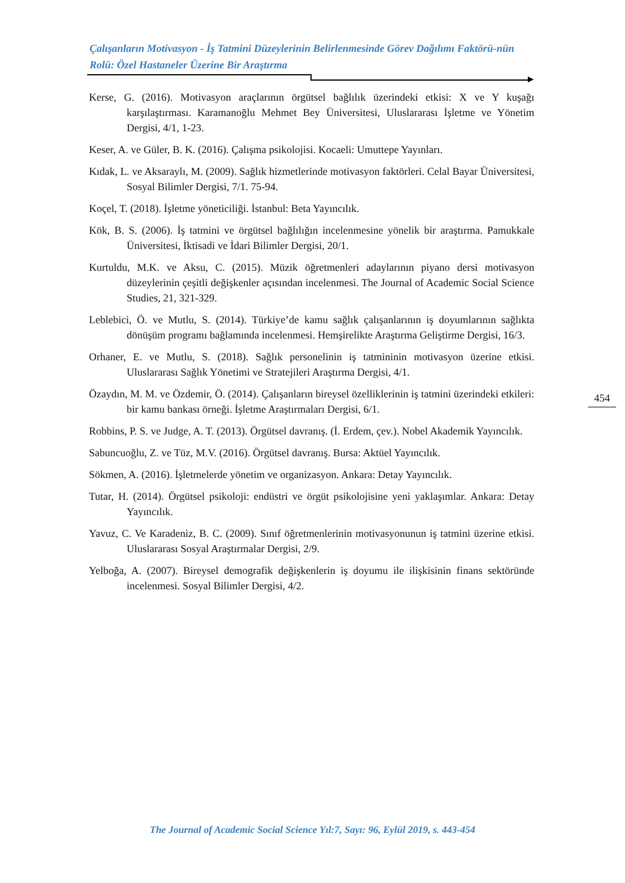Çalışanların Motivasyon - İş Tatmini Düzeylerinin Belirlenmesinde Görev Dağılımı Faktörü-nün Rolü: Özel Hastaneler Üzerine Bir Araştırma
Kerse, G. (2016). Motivasyon araçlarının örgütsel bağlılık üzerindeki etkisi: X ve Y kuşağı karşılaştırması. Karamanoğlu Mehmet Bey Üniversitesi, Uluslararası İşletme ve Yönetim Dergisi, 4/1, 1-23.
Keser, A. ve Güler, B. K. (2016). Çalışma psikolojisi. Kocaeli: Umuttepe Yayınları.
Kıdak, L. ve Aksaraylı, M. (2009). Sağlık hizmetlerinde motivasyon faktörleri. Celal Bayar Üniversitesi, Sosyal Bilimler Dergisi, 7/1. 75-94.
Koçel, T. (2018). İşletme yöneticiliği. İstanbul: Beta Yayıncılık.
Kök, B. S. (2006). İş tatmini ve örgütsel bağlılığın incelenmesine yönelik bir araştırma. Pamukkale Üniversitesi, İktisadi ve İdari Bilimler Dergisi, 20/1.
Kurtuldu, M.K. ve Aksu, C. (2015). Müzik öğretmenleri adaylarının piyano dersi motivasyon düzeylerinin çeşitli değişkenler açısından incelenmesi. The Journal of Academic Social Science Studies, 21, 321-329.
Leblebici, Ö. ve Mutlu, S. (2014). Türkiye’de kamu sağlık çalışanlarının iş doyumlarının sağlıkta dönüşüm programı bağlamında incelenmesi. Hemşirelikte Araştırma Geliştirme Dergisi, 16/3.
Orhaner, E. ve Mutlu, S. (2018). Sağlık personelinin iş tatmininin motivasyon üzerine etkisi. Uluslararası Sağlık Yönetimi ve Stratejileri Araştırma Dergisi, 4/1.
Özaydın, M. M. ve Özdemir, Ö. (2014). Çalışanların bireysel özelliklerinin iş tatmini üzerindeki etkileri: bir kamu bankası örneği. İşletme Araştırmaları Dergisi, 6/1.
Robbins, P. S. ve Judge, A. T. (2013). Örgütsel davranış. (İ. Erdem, çev.). Nobel Akademik Yayıncılık.
Sabuncuoğlu, Z. ve Tüz, M.V. (2016). Örgütsel davranış. Bursa: Aktüel Yayıncılık.
Sökmen, A. (2016). İşletmelerde yönetim ve organizasyon. Ankara: Detay Yayıncılık.
Tutar, H. (2014). Örgütsel psikoloji: endüstri ve örgüt psikolojisine yeni yaklaşımlar. Ankara: Detay Yayıncılık.
Yavuz, C. Ve Karadeniz, B. C. (2009). Sınıf öğretmenlerinin motivasyonunun iş tatmini üzerine etkisi. Uluslararası Sosyal Araştırmalar Dergisi, 2/9.
Yelboğa, A. (2007). Bireysel demografik değişkenlerin iş doyumu ile ilişkisinin finans sektöründe incelenmesi. Sosyal Bilimler Dergisi, 4/2.
454
The Journal of Academic Social Science Yıl:7, Sayı: 96, Eylül 2019, s. 443-454